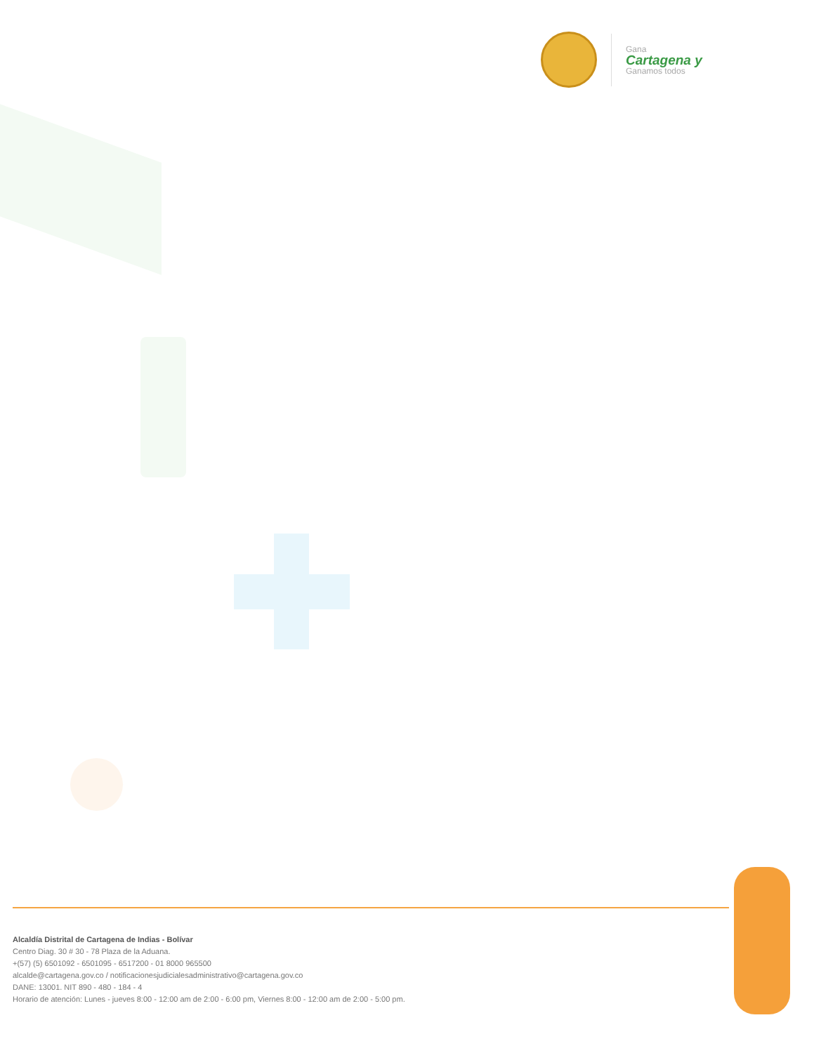Gana
Cartagena y
Ganamos todos
Alcaldía Distrital de Cartagena de Indias - Bolívar
Centro Diag. 30 # 30 - 78 Plaza de la Aduana.
+(57) (5) 6501092 - 6501095 - 6517200 - 01 8000 965500
alcalde@cartagena.gov.co / notificacionesjudicialesadministrativo@cartagena.gov.co
DANE: 13001. NIT 890 - 480 - 184 - 4
Horario de atención: Lunes - jueves 8:00 - 12:00 am de 2:00 - 6:00 pm, Viernes 8:00 - 12:00 am de 2:00 - 5:00 pm.